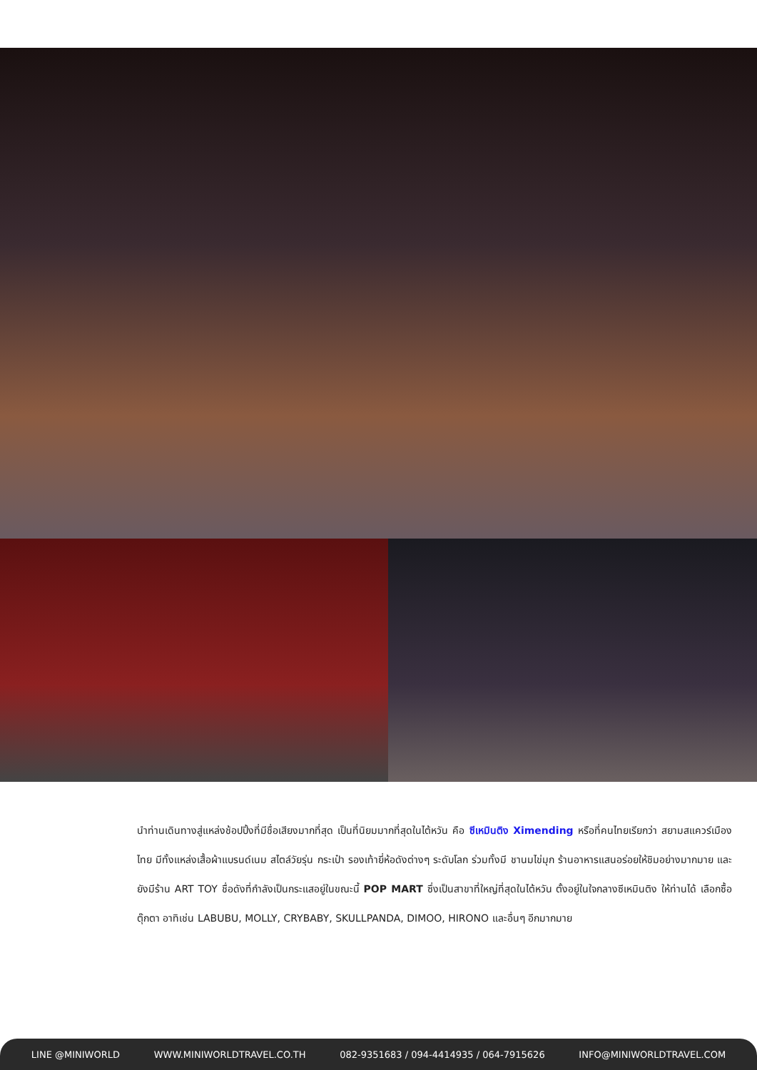นำท่านเดินทางสู่แหล่งช้อปปิ้งที่มีชื่อเสียงมากที่สุด เป็นที่นิยมมากที่สุดในไต้หวัน คือ ซีเหมินติง Ximending หรือที่คนไทยเรียกว่า สยามสแควร์เมืองไทย มีทั้งแหล่งเสื้อผ้าแบรนด์เนม สไตล์วัยรุ่น กระเป๋า รองเท้ายี่ห้อดังต่างๆ ระดับโลก ร่วมทั้งมี ชานมไข่มุก ร้านอาหารแสนอร่อยให้ชิมอย่างมากมาย และยังมีร้าน ART TOY ชื่อดังที่กำลังเป็นกระแสอยู่ในขณะนี้ POP MART ซึ่งเป็นสาขาที่ใหญ่ที่สุดในไต้หวัน ตั้งอยู่ในใจกลางซีเหมินติง ให้ท่านได้ เลือกซื้อตุ๊กตา อาทิเช่น LABUBU, MOLLY, CRYBABY, SKULLPANDA, DIMOO, HIRONO และอื่นๆ อีกมากมาย
LINE @MINIWORLD WWW.MINIWORLDTRAVEL.CO.TH 082-9351683 / 094-4414935 / 064-7915626 INFO@MINIWORLDTRAVEL.COM